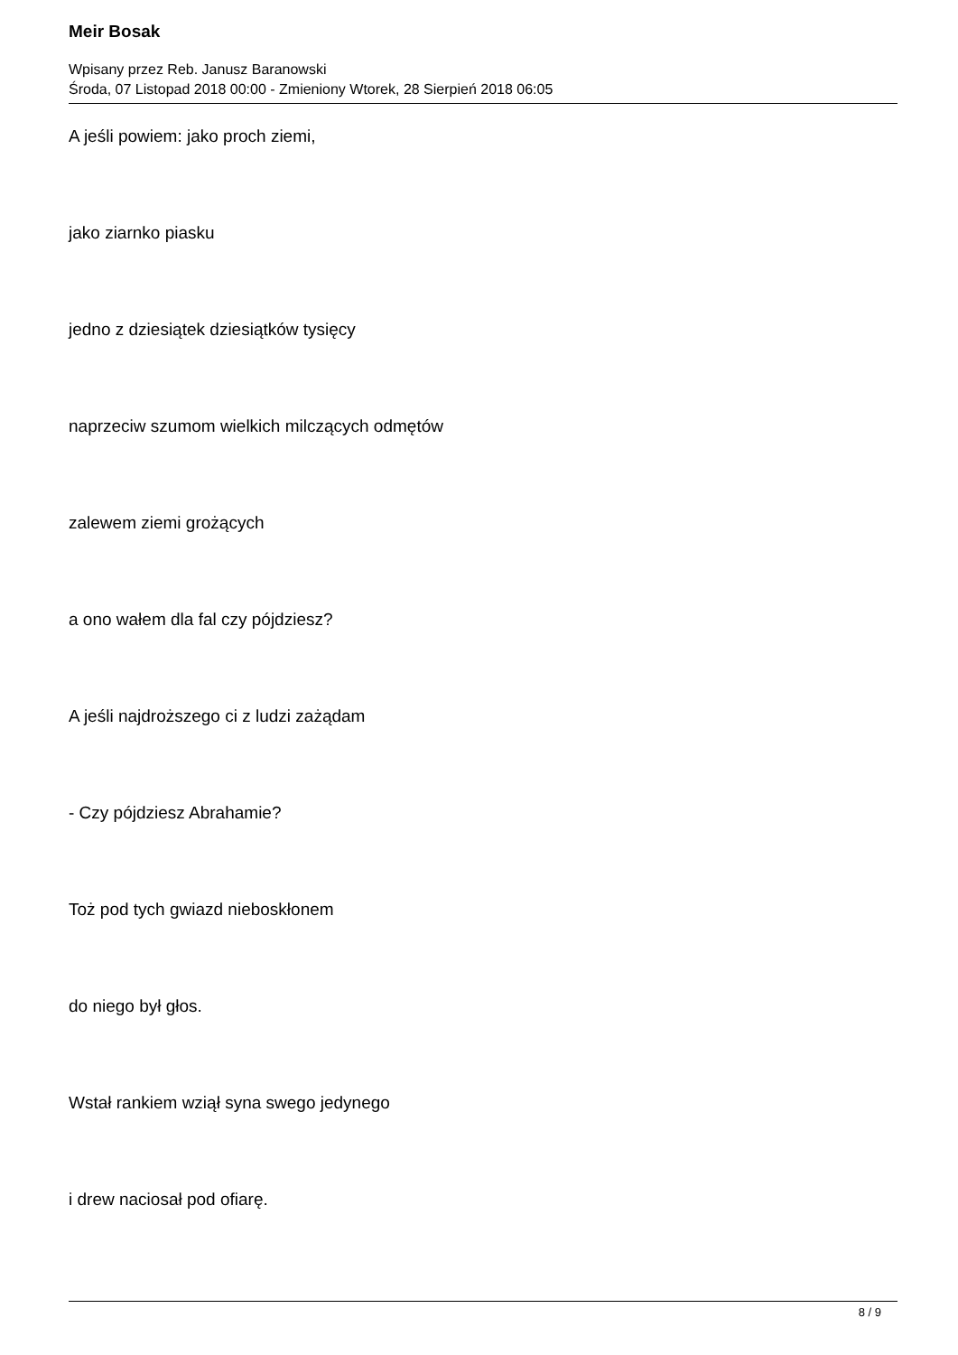Meir Bosak
Wpisany przez Reb. Janusz Baranowski
Środa, 07 Listopad 2018 00:00 - Zmieniony Wtorek, 28 Sierpień 2018 06:05
A jeśli powiem: jako proch ziemi,
jako ziarnko piasku
jedno z dziesiątek dziesiątków tysięcy
naprzeciw szumom wielkich milczących odmętów
zalewem ziemi grożących
a ono wałem dla fal czy pójdziesz?
A jeśli najdroższego ci z ludzi zażądam
- Czy pójdziesz Abrahamie?
Toż pod tych gwiazd nieboskłonem
do niego był głos.
Wstał rankiem wziął syna swego jedynego
i drew naciosał pod ofiarę.
8 / 9